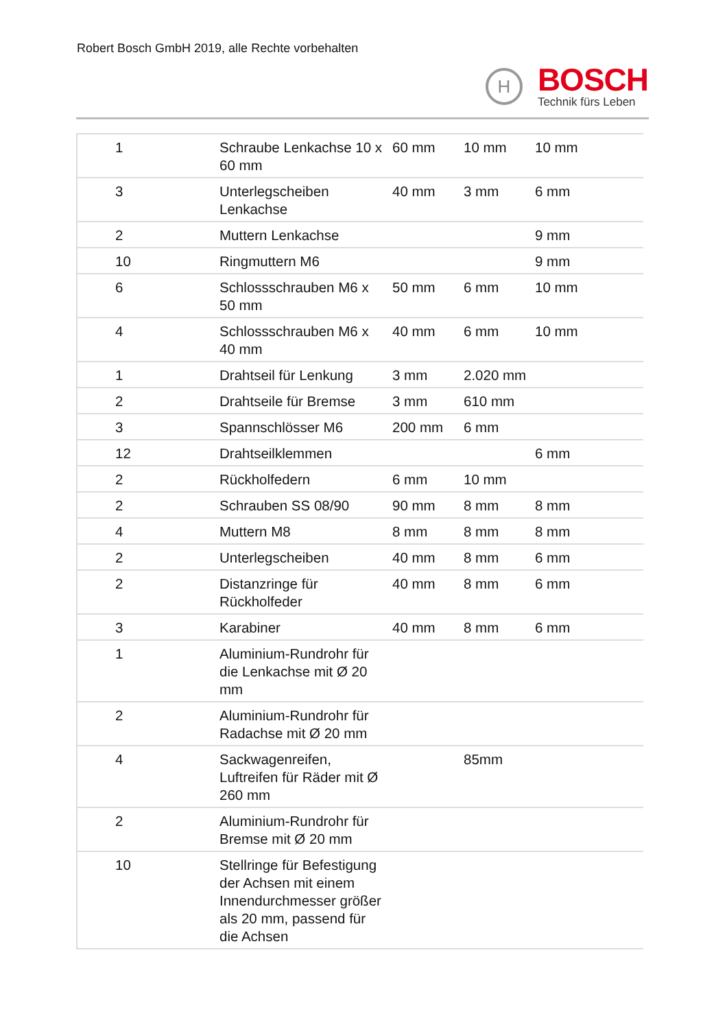Robert Bosch GmbH 2019, alle Rechte vorbehalten
H
BOSCH
Technik fürs Leben
| 1 | Schraube Lenkachse 10 x 60 mm | 60 mm | 10 mm | 10 mm |
| 3 | Unterlegscheiben Lenkachse | 40 mm | 3 mm | 6 mm |
| 2 | Muttern Lenkachse | | | 9 mm |
| 10 | Ringmuttern M6 | | | 9 mm |
| 6 | Schlossschrauben M6 x 50 mm | 50 mm | 6 mm | 10 mm |
| 4 | Schlossschrauben M6 x 40 mm | 40 mm | 6 mm | 10 mm |
| 1 | Drahtseil für Lenkung | 3 mm | 2.020 mm | |
| 2 | Drahtseile für Bremse | 3 mm | 610 mm | |
| 3 | Spannschlösser M6 | 200 mm | 6 mm | |
| 12 | Drahtseilklemmen | | | 6 mm |
| 2 | Rückholfedern | 6 mm | 10 mm | |
| 2 | Schrauben SS 08/90 | 90 mm | 8 mm | 8 mm |
| 4 | Muttern M8 | 8 mm | 8 mm | 8 mm |
| 2 | Unterlegscheiben | 40 mm | 8 mm | 6 mm |
| 2 | Distanzringe für Rückholfeder | 40 mm | 8 mm | 6 mm |
| 3 | Karabiner | 40 mm | 8 mm | 6 mm |
| 1 | Aluminium-Rundrohr für die Lenkachse mit Ø 20 mm | | | |
| 2 | Aluminium-Rundrohr für Radachse mit Ø 20 mm | | | |
| 4 | Sackwagenreifen, Luftreifen für Räder mit Ø 260 mm | | 85mm | |
| 2 | Aluminium-Rundrohr für Bremse mit Ø 20 mm | | | |
| 10 | Stellringe für Befestigung der Achsen mit einem Innendurchmesser größer als 20 mm, passend für die Achsen | | | |